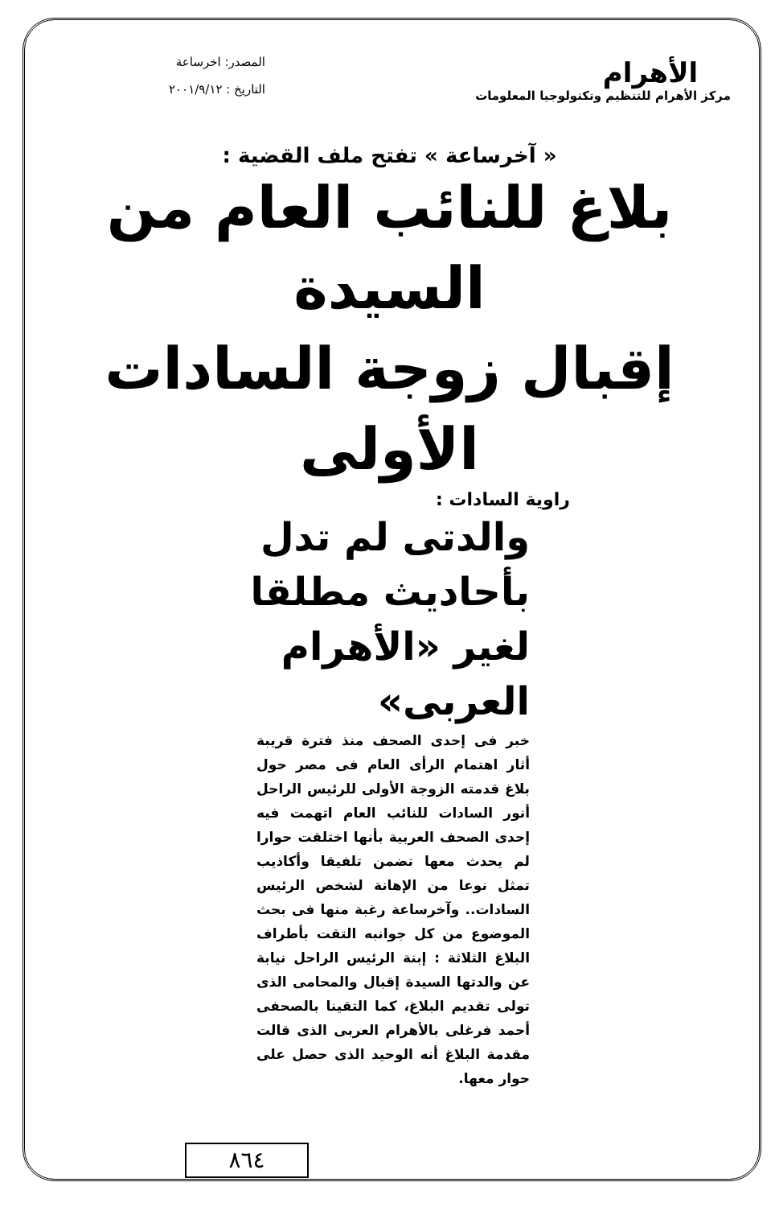الأهرام
مركز الأهرام للتنظيم وتكنولوجيا المعلومات
المصدر: اخرساعة
التاريخ : ٢٠٠١/٩/١٢
« آخرساعة » تفتح ملف القضية :
بلاغ للنائب العام من السيدة
إقبال زوجة السادات الأولى
راوية السادات :
والدتى لم تدل بأحاديث مطلقا لغير «الأهرام العربى»
خبر فى إحدى الصحف منذ فترة قريبة أثار اهتمام الرأى العام فى مصر حول بلاغ قدمته الزوجة الأولى للرئيس الراحل أنور السادات للنائب العام اتهمت فيه إحدى الصحف العربية بأنها اختلقت حوارا لم يحدث معها تضمن تلفيقا وأكاذيب تمثل نوعا من الإهانة لشخص الرئيس السادات.. وآخرساعة رغبة منها فى بحث الموضوع من كل جوانبه التقت بأطراف البلاغ الثلاثة : إبنة الرئيس الراحل نيابة عن والدتها السيدة إقبال والمحامى الذى تولى تقديم البلاغ، كما التقينا بالصحفى أحمد فرغلى بالأهرام العربى الذى قالت مقدمة البلاغ أنه الوحيد الذى حصل على حوار معها.
٨٦٤